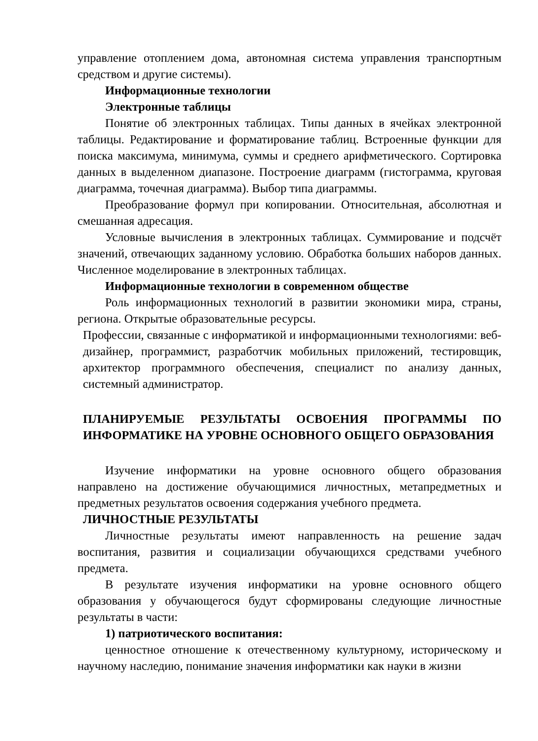управление отоплением дома, автономная система управления транспортным средством и другие системы).
Информационные технологии
Электронные таблицы
Понятие об электронных таблицах. Типы данных в ячейках электронной таблицы. Редактирование и форматирование таблиц. Встроенные функции для поиска максимума, минимума, суммы и среднего арифметического. Сортировка данных в выделенном диапазоне. Построение диаграмм (гистограмма, круговая диаграмма, точечная диаграмма). Выбор типа диаграммы.
Преобразование формул при копировании. Относительная, абсолютная и смешанная адресация.
Условные вычисления в электронных таблицах. Суммирование и подсчёт значений, отвечающих заданному условию. Обработка больших наборов данных. Численное моделирование в электронных таблицах.
Информационные технологии в современном обществе
Роль информационных технологий в развитии экономики мира, страны, региона. Открытые образовательные ресурсы.
Профессии, связанные с информатикой и информационными технологиями: веб-дизайнер, программист, разработчик мобильных приложений, тестировщик, архитектор программного обеспечения, специалист по анализу данных, системный администратор.
ПЛАНИРУЕМЫЕ РЕЗУЛЬТАТЫ ОСВОЕНИЯ ПРОГРАММЫ ПО ИНФОРМАТИКЕ НА УРОВНЕ ОСНОВНОГО ОБЩЕГО ОБРАЗОВАНИЯ
Изучение информатики на уровне основного общего образования направлено на достижение обучающимися личностных, метапредметных и предметных результатов освоения содержания учебного предмета.
ЛИЧНОСТНЫЕ РЕЗУЛЬТАТЫ
Личностные результаты имеют направленность на решение задач воспитания, развития и социализации обучающихся средствами учебного предмета.
В результате изучения информатики на уровне основного общего образования у обучающегося будут сформированы следующие личностные результаты в части:
1) патриотического воспитания:
ценностное отношение к отечественному культурному, историческому и научному наследию, понимание значения информатики как науки в жизни